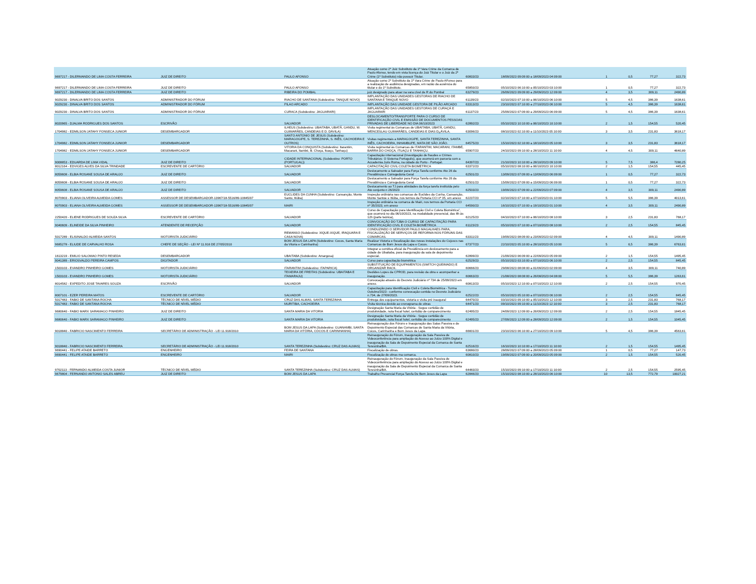| 9697217 - DILERMANDO DE LIMA COSTA FERREIRA | JUIZ DE DIREITO | PAULO AFONSO | Atuação como 2º Juiz Substituto da 1ª Vara Crime da Comarca de Paulo Afonso, tendo em vista licença do Juiz Titular e o Juiz da 2ª Crime (1º Substituto) não possuir Titular. | 60833/23 | 18/09/2023 09:09:00 a 18/09/2023 04:09:00 | 1 | 0,5 | 77,27 | 322,73 |
| 9697217 - DILERMANDO DE LIMA COSTA FERREIRA | JUIZ DE DIREITO | PAULO AFONSO | Atuação como 2º Substituto da 1ª Vara Crime de Paulo AFonso para a realização de audiência designadas, em razão da ausência do titular e do 1º Substituto. | 65850/23 | 05/10/2023 06:10:00 a 05/10/2023 03:10:00 | 1 | 0,5 | 77,27 | 322,73 |
| 9697217 - DILERMANDO DE LIMA COSTA FERREIRA | JUIZ DE DIREITO | RIBEIRA DO POMBAL | juiz designado para atuar na vara cível de R do Pombal | 63279/23 | 26/09/2023 09:09:00 a 29/09/2023 12:09:00 | 4 | 3,5 | 309,11 | 2490,89 |
| 9029230 - DINALVA BRITO DOS SANTOS | ADMINISTRADOR DO FÓRUM | RIACHO DE SANTANA (Subdestino: TANQUE NOVO) | IMPLANTAÇÃO DAS UNIDADES GESTORAS DE RIACHO DE SANTANA E TANQUE NOVO | 61139/23 | 02/10/2023 07:10:00 a 06/10/2023 06:10:00 | 5 | 4,5 | 386,39 | 1638,61 |
| 9029230 - DINALVA BRITO DOS SANTOS | ADMINISTRADOR DO FÓRUM | PILAO ARCADO | IMPLANTAÇÃO DAS UNIDADE GESTORA DE PILÃO ARCADO | 63313/23 | 23/10/2023 07:10:00 a 27/10/2023 06:10:00 | 5 | 4,5 | 386,39 | 1638,61 |
| 9029230 - DINALVA BRITO DOS SANTOS | ADMINISTRADOR DO FÓRUM | CURACA (Subdestino: JAGUARARI) | IMPLANTAÇÃO DAS UNIDADES GESTORAS DE CURAÇÁ E JAGUARARI | 61137/23 | 25/09/2023 07:09:00 a 29/09/2023 06:09:00 | 5 | 4,5 | 386,39 | 1638,61 |
| 8020965 - DJALMA RODRIGUES DOS SANTOS | ESCRIVÃO | SALVADOR | DESLOCAMENTO/TRANSPORTE PARA O CURSO DE IDENTIFICAÇÃO CIVIL E EMISSÃO DE DOCUMENTOS PESSOAS PRIVADAS DE LIBERDADE NO DIA 06/10/2023 | 62892/23 | 05/10/2023 10:10:00 a 06/10/2023 10:10:00 | 2 | 1,5 | 154,55 | 520,45 |
| 1704982 - EDMILSON JATAHY FONSECA JUNIOR | DESEMBARGADOR | ILHEUS (Subdestino: UBAITABA, UBATÃ, GANDU, W. GUIMARÃES, CANDEIAS E D. DÁVILA) | Visita regimental às Comarcas de UBAITABA, UBATÃ, GANDU, WENCESLAU GUIMARÃES, CANDEIAS E DIAS D¿ÁVILA. | 63096/23 | 08/10/2023 02:10:00 a 11/10/2023 05:10:00 | 3 | 3,5 | 231,83 | 3618,17 |
| 1704982 - EDMILSON JATAHY FONSECA JUNIOR | DESEMBARGADOR | SANTO ANTONIO DE JESUS (Subdestino: MARAGOGIPE, S. TEREZINHA, S. INÊS, CACHOEIRA E OUTROS) | Visitas regimentais a MARAGOGIPE, SANTA TEREZINHA, SANTA INÊS, CACHOEIRA, INHAMBUPE, MATA DE SÃO JOÃO. | 64575/23 | 15/10/2023 02:10:00 a 18/10/2023 05:10:00 | 3 | 3,5 | 231,83 | 3618,17 |
| 1704982 - EDMILSON JATAHY FONSECA JUNIOR | DESEMBARGADOR | VITORIA DA CONQUISTA (Subdestino: Itarantim, Macarani, Itambé, B. Choça, Ituaçu, Tanhaçu) | Visita regimental às Comarcas de ITARANTIM, MACARANI, ITAMBÉ, BARRA DO CHOÇA, ITUAÇU E TANHAÇU. | 65907/23 | 24/10/2023 09:10:00 a 28/10/2023 11:10:00 | 4 | 4,5 | 309,11 | 4640,89 |
| 9008853 - EDUARDA DE LIMA VIDAL | JUIZ DE DIREITO | CIDADE INTERNACIONAL (Subdestino: PORTO (PORTUGAL)) | Capacitação internacional (Investigação de fraudes e Crimes Tributários: O Sistema Português), que ocorrerá em parceria com a Accademia Juris Roma, na cidade do Porto - Portugal. | 64397/23 | 21/10/2023 10:10:00 a 28/10/2023 09:10:00 | 5 | 7,5 | 386,4 | 7280,25 |
| 8012164 - EDVIGES ALVES DA SILVA TRINDADE | ESCREVENTE DE CARTÓRIO | SALVADOR | CAPACITAÇÃO CIVIL COLETA BIOMETRICA | 63372/23 | 05/10/2023 08:10:00 a 06/10/2023 10:10:00 | 2 | 1,5 | 154,55 | 445,45 |
| 8059608 - ELBIA ROSANE SOUSA DE ARAUJO | JUIZ DE DIREITO | SALVADOR | Deslocamento a Salvador para Força Tarefa conforme Ato 26 da Presidência e Corregedoria Geral | 62501/23 | 13/09/2023 07:09:00 a 13/09/2023 06:09:00 | 1 | 0,5 | 77,27 | 322,73 |
| 8059608 - ELBIA ROSANE SOUSA DE ARAUJO | JUIZ DE DIREITO | SALVADOR | Deslocamento a Salvador para Força Tarefa conforme Ato 26 da Presidência e Corregedoria Geral | 62501/23 | 15/09/2023 07:09:00 a 15/09/2023 06:09:00 | 1 | 0,5 | 77,27 | 322,73 |
| 8059608 - ELBIA ROSANE SOUSA DE ARAUJO | JUIZ DE DIREITO | SALVADOR | Deslocamento ao TJ para atividades da força tarefa instituída pelo Ato conjunto n 26/2023 | 62503/23 | 19/09/2023 07:09:00 a 22/09/2023 07:09:00 | 4 | 3,5 | 309,11 | 2490,89 |
| 8070903 - ELIANA OLIVEIRA ALMEIDA GOMES | ASSESSOR DE DESEMBARGADOR-13967/18-5516/89-10845/07 | EUCLIDES DA CUNHA (Subdestino: Cansanção, Monte Santo, Itiúba) | Inspeção ordinária nas comarcas de Euclides da Cunha, Cansanção, Monte Santoe e Itiúba, nos termos da Portaria CCI nº 35, em anexo | 62237/23 | 02/10/2023 07:10:00 a 07/10/2023 01:10:00 | 5 | 5,5 | 386,39 | 4013,61 |
| 8070903 - ELIANA OLIVEIRA ALMEIDA GOMES | ASSESSOR DE DESEMBARGADOR-13967/18-5516/89-10845/07 | MAIRI | Inspeção ordinária na comarca de Mairi, nos termos da Portaria CCI nº 35/2023, em anexo | 64590/23 | 16/10/2023 07:10:00 a 19/10/2023 01:10:00 | 4 | 3,5 | 309,11 | 2490,89 |
| 2250420 - ELIENE RODRIGUES DE SOUZA SILVA | ESCREVENTE DE CARTÓRIO | SALVADOR | Curso de Capacitação para Identificação Civil e Coleta Biométrica", que ocorrerá no dia 06/10/2023, na modalidade presencial, das 8h às 12h (parte teórica), | 62125/23 | 04/10/2023 07:10:00 a 06/10/2023 08:10:00 | 3 | 2,5 | 231,83 | 768,17 |
| 9040609 - ELINEIDE DA SILVA PINHEIRO | ATENDENTE DE RECEPÇÃO | SALVADOR | CONVOCAÇÃO DO TJBA O CURSO DE CAPACITAÇÃO PARA IDENTIFICAÇÃO CIVIL E COLETA BIOMÉTRICA | 61123/23 | 05/10/2023 07:10:00 a 07/10/2023 08:10:00 | 2 | 2,5 | 154,55 | 845,45 |
| 5017289 - ELISINALDO ALMEIDA SANTOS | MOTORISTA JUDICIÁRIO | REMANSO (Subdestino: XIQUE-XIQUE, IRAQUARA E CASA NOVA) | CONDUZINDO O SERVIDOR PAULO MAGALHAES PARA, FISCALIZAÇÃO DE SERVIÇOS DE REFORMA NOS FÓRUNS DAS COMARCAS. | 63311/23 | 19/09/2023 08:09:00 a 23/09/2023 02:09:00 | 4 | 4,5 | 309,11 | 1490,89 |
| 9685278 - ELIUDE DE CARVALHO ROSA | CHEFE DE SEÇÃO - LEI Nº 11.916 DE 27/05/2010 | BOM JESUS DA LAPA (Subdestino: Cocos, Santa Maria da Vitoria e Carinhanha) | Realizar Vistoria e fiscalização das novas instalações do Cejuscs nas Comarcas de Bom Jesus da Lapa e Cocos. | 67377/23 | 22/10/2023 05:10:00 a 28/10/2023 05:10:00 | 5 | 6,5 | 386,39 | 6763,61 |
| 1613219 - EMILIO SALOMAO PINTO RESEDA | DESEMBARGADOR | UBAITABA (Subdestino: Amargosa) | Integrar a comitiva oficial da Presidência em deslocamento para a cidade de Ubaitaba, para inauguração da sala de depoimento especial. | 62899/23 | 21/09/2023 06:09:00 a 22/09/2023 05:09:00 | 2 | 1,5 | 154,55 | 1495,45 |
| 9041389 - ERIOSVALDO PEREIRA CAMPOS | DIGITADOR | SALVADOR | Curso para capacitação biométrica | 62529/23 | 05/10/2023 03:10:00 a 07/10/2023 06:10:00 | 2 | 2,5 | 154,55 | 845,45 |
| 1503103 - EVANDRO PINHEIRO GOMES | MOTORISTA JUDICIÁRIO | ITARANTIM (Subdestino: ITAPARICA) | SUBSTITUIÇÃO DE EQUIPAMENTOS (SWITCH QUEIMADO) E ORGANIZAR RACK. | 60666/23 | 29/08/2023 08:08:00 a 01/09/2023 02:09:00 | 4 | 3,5 | 309,11 | 740,89 |
| 1503103 - EVANDRO PINHEIRO GOMES | MOTORISTA JUDICIÁRIO | TEIXEIRA DE FREITAS (Subdestino: UBAITABA E ITAMARAJU) | Deolides Lopes da CPROD, para revisão da obra e acompanhar a inauguração. | 60663/23 | 21/08/2023 08:08:00 a 26/08/2023 04:08:00 | 5 | 5,5 | 386,39 | 1263,61 |
| 8014582 - EXPEDITO JOSE TAVARES SOUZA | ESCRIVÃO | SALVADOR | Convocação através do Decreto Judiciário nº 734 de 25/09/2023 em anexo. | 60813/23 | 05/10/2023 12:10:00 a 07/10/2023 12:10:00 | 2 | 2,5 | 154,55 | 970,45 |
| 8007101 - EZER PEREIRA MATOS | ESCREVENTE DE CARTÓRIO | SALVADOR | Capacitação para Identificação Civil e Coleta Biométrica - Turma Outubro/2023 - conforme convocação contida no Decreto Judiciário n.734, de 27/09/2023. | 62522/23 | 05/10/2023 05:10:00 a 07/10/2023 06:10:00 | 2 | 2,5 | 154,55 | 845,45 |
| 5017483 - FABIO DE SANTANA ROCHA | TÉCNICO DE NÍVEL MÉDIO | CRUZ DAS ALMAS, SANTA TEREZINHA | Entrega dos equipamentos, vistoria e visita pré inaugural | 64470/23 | 03/10/2023 09:10:00 a 05/10/2023 12:10:00 | 3 | 2,5 | 231,83 | 768,17 |
| 5017483 - FABIO DE SANTANA ROCHA | TÉCNICO DE NÍVEL MÉDIO | MURITIBA, CACHOEIRA | Visita técnica devido ao cronograma de obras | 64471/23 | 09/10/2023 09:10:00 a 11/10/2023 12:10:00 | 3 | 2,5 | 231,83 | 768,17 |
| 9680640 - FABIO MARX SARAMAGO PINHEIRO | JUIZ DE DIREITO | SANTA MARIA DA VITORIA | Designação Santa Maria da Vitória - Segue certidão de produtividade, nota fiscal hotel, certidão de comparecimento | 62495/23 | 24/09/2023 12:09:00 a 26/09/2023 12:09:00 | 2 | 2,5 | 154,55 | 1845,45 |
| 9680640 - FABIO MARX SARAMAGO PINHEIRO | JUIZ DE DIREITO | SANTA MARIA DA VITORIA | Designação Santa Maria da Vitória - Segue certidão de produtividade, nota fiscal hotel, certidão de comparecimento | 62495/23 | 27/09/2023 12:09:00 a 28/09/2023 12:09:00 | 2 | 1,5 | 154,55 | 1045,45 |
| 9018840 - FABRICIO NASCIMENTO FERREIRA | SECRETÁRIO DE ADMINISTRAÇÃO - LEI 11.918/2010 | BOM JESUS DA LAPA (Subdestino: GUANAMBI, SANTA MARIA DA VITÓRIA, COCOS E CARINHANHA) | Reinauguração dos Fóruns e Inauguração das Salas Passiva e de Depoimento Especial das Comarcas de Santa Maria da Vitória, Cocos, Carinhanha e Bom Jesus da Lapa. | 66601/23 | 23/10/2023 06:10:00 a 27/10/2023 09:10:00 | 5 | 4,5 | 386,39 | 4563,61 |
| 9018840 - FABRICIO NASCIMENTO FERREIRA | SECRETÁRIO DE ADMINISTRAÇÃO - LEI 11.918/2010 | SANTA TEREZINHA (Subdestino: CRUZ DAS ALMAS) | Reinauguração do Fórum, Inauguração da Sala Passiva de Videoconferência para ampliação do Acesso ao Juízo 100% Digital e inauguração da Sala de Depoimento Especial da Comarca de Santa Teresinha/BA. | 62516/23 | 16/10/2023 10:10:00 a 17/10/2023 11:10:00 | 2 | 1,5 | 154,55 | 1495,45 |
| 9690441 - FELIPE ATAIDE BARRETO | ENGENHEIRO | FEIRA DE SANTANA | Fiscalização de obras. | 63680/23 | 28/09/2023 07:09:00 a 28/09/2023 05:09:00 | 1 | 0,5 | 77,27 | 147,73 |
| 9690441 - FELIPE ATAIDE BARRETO | ENGENHEIRO | MAIRI | Fiscalização de obras ma comarca. | 60810/23 | 19/09/2023 07:09:00 a 20/09/2023 05:09:00 | 2 | 1,5 | 154,55 | 520,45 |
| 9702113 - FERNANDO ALMEIDA COSTA JUNIOR | TÉCNICO DE NÍVEL MÉDIO | SANTA TEREZINHA (Subdestino: CRUZ DAS ALMAS) | Reinauguração do Fórum, Inauguração da Sala Passiva de Videoconferência para ampliação do Acesso ao Juízo 100% Digital e inauguração da Sala de Depoimento Especial da Comarca de Santa Teresinha/BA. | 64483/23 | 15/10/2023 09:10:00 a 17/10/2023 11:10:00 | 2 | 2,5 | 154,55 | 2595,45 |
| 9679804 - FERNANDO ANTONIO SALES ABREU | JUIZ DE DIREITO | BOM JESUS DA LAPA | Trabalho Presencial Força-Tarefa De Bom Jesus da Lapa | 62846/23 | 15/10/2023 08:10:00 a 28/10/2023 06:10:00 | 10 | 13,5 | 772,79 | 10027,21 |